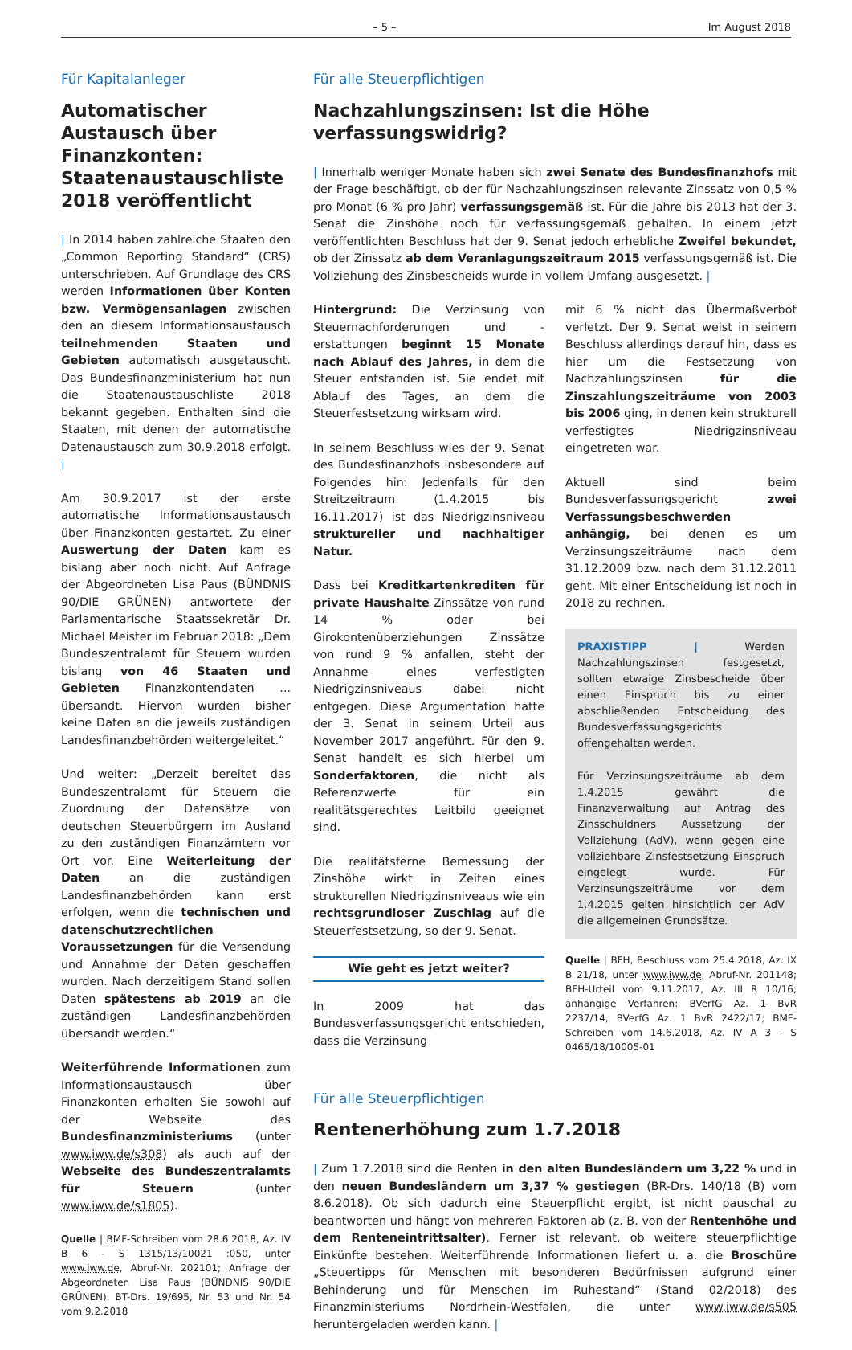– 5 – Im August 2018
Für Kapitalanleger
Automatischer Austausch über Finanzkonten: Staatenaustauschliste 2018 veröffentlicht
| In 2014 haben zahlreiche Staaten den „Common Reporting Standard“ (CRS) unterschrieben. Auf Grundlage des CRS werden Informationen über Konten bzw. Vermögensanlagen zwischen den an diesem Informationsaustausch teilnehmenden Staaten und Gebieten automatisch ausgetauscht. Das Bundesfinanzministerium hat nun die Staatenaustauschliste 2018 bekannt gegeben. Enthalten sind die Staaten, mit denen der automatische Datenaustausch zum 30.9.2018 erfolgt. |
Am 30.9.2017 ist der erste automatische Informationsaustausch über Finanzkonten gestartet. Zu einer Auswertung der Daten kam es bislang aber noch nicht. Auf Anfrage der Abgeordneten Lisa Paus (BÜNDNIS 90/DIE GRÜNEN) antwortete der Parlamentarische Staatssekretär Dr. Michael Meister im Februar 2018: „Dem Bundeszentralamt für Steuern wurden bislang von 46 Staaten und Gebieten Finanzkontendaten ... übersandt. Hiervon wurden bisher keine Daten an die jeweils zuständigen Landesfinanzbehörden weitergeleitet.“
Und weiter: „Derzeit bereitet das Bundeszentralamt für Steuern die Zuordnung der Datensätze von deutschen Steuerbürgern im Ausland zu den zuständigen Finanzämtern vor Ort vor. Eine Weiterleitung der Daten an die zuständigen Landesfinanzbehörden kann erst erfolgen, wenn die technischen und datenschutzrechtlichen Voraussetzungen für die Versendung und Annahme der Daten geschaffen wurden. Nach derzeitigem Stand sollen Daten spätestens ab 2019 an die zuständigen Landesfinanzbehörden übersandt werden.“
Weiterführende Informationen zum Informationsaustausch über Finanzkonten erhalten Sie sowohl auf der Webseite des Bundesfinanzministeriums (unter www.iww.de/s308) als auch auf der Webseite des Bundeszentralamts für Steuern (unter www.iww.de/s1805).
Quelle | BMF-Schreiben vom 28.6.2018, Az. IV B 6 - S 1315/13/10021 :050, unter www.iww.de, Abruf-Nr. 202101; Anfrage der Abgeordneten Lisa Paus (BÜNDNIS 90/DIE GRÜNEN), BT-Drs. 19/695, Nr. 53 und Nr. 54 vom 9.2.2018
Für alle Steuerpflichtigen
Nachzahlungszinsen: Ist die Höhe verfassungswidrig?
| Innerhalb weniger Monate haben sich zwei Senate des Bundesfinanzhofs mit der Frage beschäftigt, ob der für Nachzahlungszinsen relevante Zinssatz von 0,5 % pro Monat (6 % pro Jahr) verfassungsgemäß ist. Für die Jahre bis 2013 hat der 3. Senat die Zinshöhe noch für verfassungsgemäß gehalten. In einem jetzt veröffentlichten Beschluss hat der 9. Senat jedoch erhebliche Zweifel bekundet, ob der Zinssatz ab dem Veranlagungszeitraum 2015 verfassungsgemäß ist. Die Vollziehung des Zinsbescheids wurde in vollem Umfang ausgesetzt. |
Hintergrund: Die Verzinsung von Steuernachforderungen und -erstattungen beginnt 15 Monate nach Ablauf des Jahres, in dem die Steuer entstanden ist. Sie endet mit Ablauf des Tages, an dem die Steuerfestsetzung wirksam wird.
In seinem Beschluss wies der 9. Senat des Bundesfinanzhofs insbesondere auf Folgendes hin: Jedenfalls für den Streitzeitraum (1.4.2015 bis 16.11.2017) ist das Niedrigzinsniveau struktureller und nachhaltiger Natur.
Dass bei Kreditkartenkrediten für private Haushalte Zinssätze von rund 14 % oder bei Girokontenüberziehungen Zinssätze von rund 9 % anfallen, steht der Annahme eines verfestigten Niedrigzinsniveaus dabei nicht entgegen. Diese Argumentation hatte der 3. Senat in seinem Urteil aus November 2017 angeführt. Für den 9. Senat handelt es sich hierbei um Sonderfaktoren, die nicht als Referenzwerte für ein realitätsgerechtes Leitbild geeignet sind.
Die realitätsferne Bemessung der Zinshöhe wirkt in Zeiten eines strukturellen Niedrigzinsniveaus wie ein rechtsgrundloser Zuschlag auf die Steuerfestsetzung, so der 9. Senat.
Wie geht es jetzt weiter?
In 2009 hat das Bundesverfassungsgericht entschieden, dass die Verzinsung
mit 6 % nicht das Übermaßverbot verletzt. Der 9. Senat weist in seinem Beschluss allerdings darauf hin, dass es hier um die Festsetzung von Nachzahlungszinsen für die Zinszahlungszeiträume von 2003 bis 2006 ging, in denen kein strukturell verfestigtes Niedrigzinsniveau eingetreten war.
Aktuell sind beim Bundesverfassungsgericht zwei Verfassungsbeschwerden anhängig, bei denen es um Verzinsungszeiträume nach dem 31.12.2009 bzw. nach dem 31.12.2011 geht. Mit einer Entscheidung ist noch in 2018 zu rechnen.
PRAXISTIPP | Werden Nachzahlungszinsen festgesetzt, sollten etwaige Zinsbescheide über einen Einspruch bis zu einer abschließenden Entscheidung des Bundesverfassungsgerichts offengehalten werden.
Für Verzinsungszeiträume ab dem 1.4.2015 gewährt die Finanzverwaltung auf Antrag des Zinsschuldners Aussetzung der Vollziehung (AdV), wenn gegen eine vollziehbare Zinsfestsetzung Einspruch eingelegt wurde. Für Verzinsungszeiträume vor dem 1.4.2015 gelten hinsichtlich der AdV die allgemeinen Grundsätze.
Quelle | BFH, Beschluss vom 25.4.2018, Az. IX B 21/18, unter www.iww.de, Abruf-Nr. 201148; BFH-Urteil vom 9.11.2017, Az. III R 10/16; anhängige Verfahren: BVerfG Az. 1 BvR 2237/14, BVerfG Az. 1 BvR 2422/17; BMF-Schreiben vom 14.6.2018, Az. IV A 3 - S 0465/18/10005-01
Für alle Steuerpflichtigen
Rentenerhöhung zum 1.7.2018
| Zum 1.7.2018 sind die Renten in den alten Bundesländern um 3,22 % und in den neuen Bundesländern um 3,37 % gestiegen (BR-Drs. 140/18 (B) vom 8.6.2018). Ob sich dadurch eine Steuerpflicht ergibt, ist nicht pauschal zu beantworten und hängt von mehreren Faktoren ab (z. B. von der Rentenhöhe und dem Renteneintrittsalter). Ferner ist relevant, ob weitere steuerpflichtige Einkünfte bestehen. Weiterführende Informationen liefert u. a. die Broschüre „Steuertipps für Menschen mit besonderen Bedürfnissen aufgrund einer Behinderung und für Menschen im Ruhestand“ (Stand 02/2018) des Finanzministeriums Nordrhein-Westfalen, die unter www.iww.de/s505 heruntergeladen werden kann. |